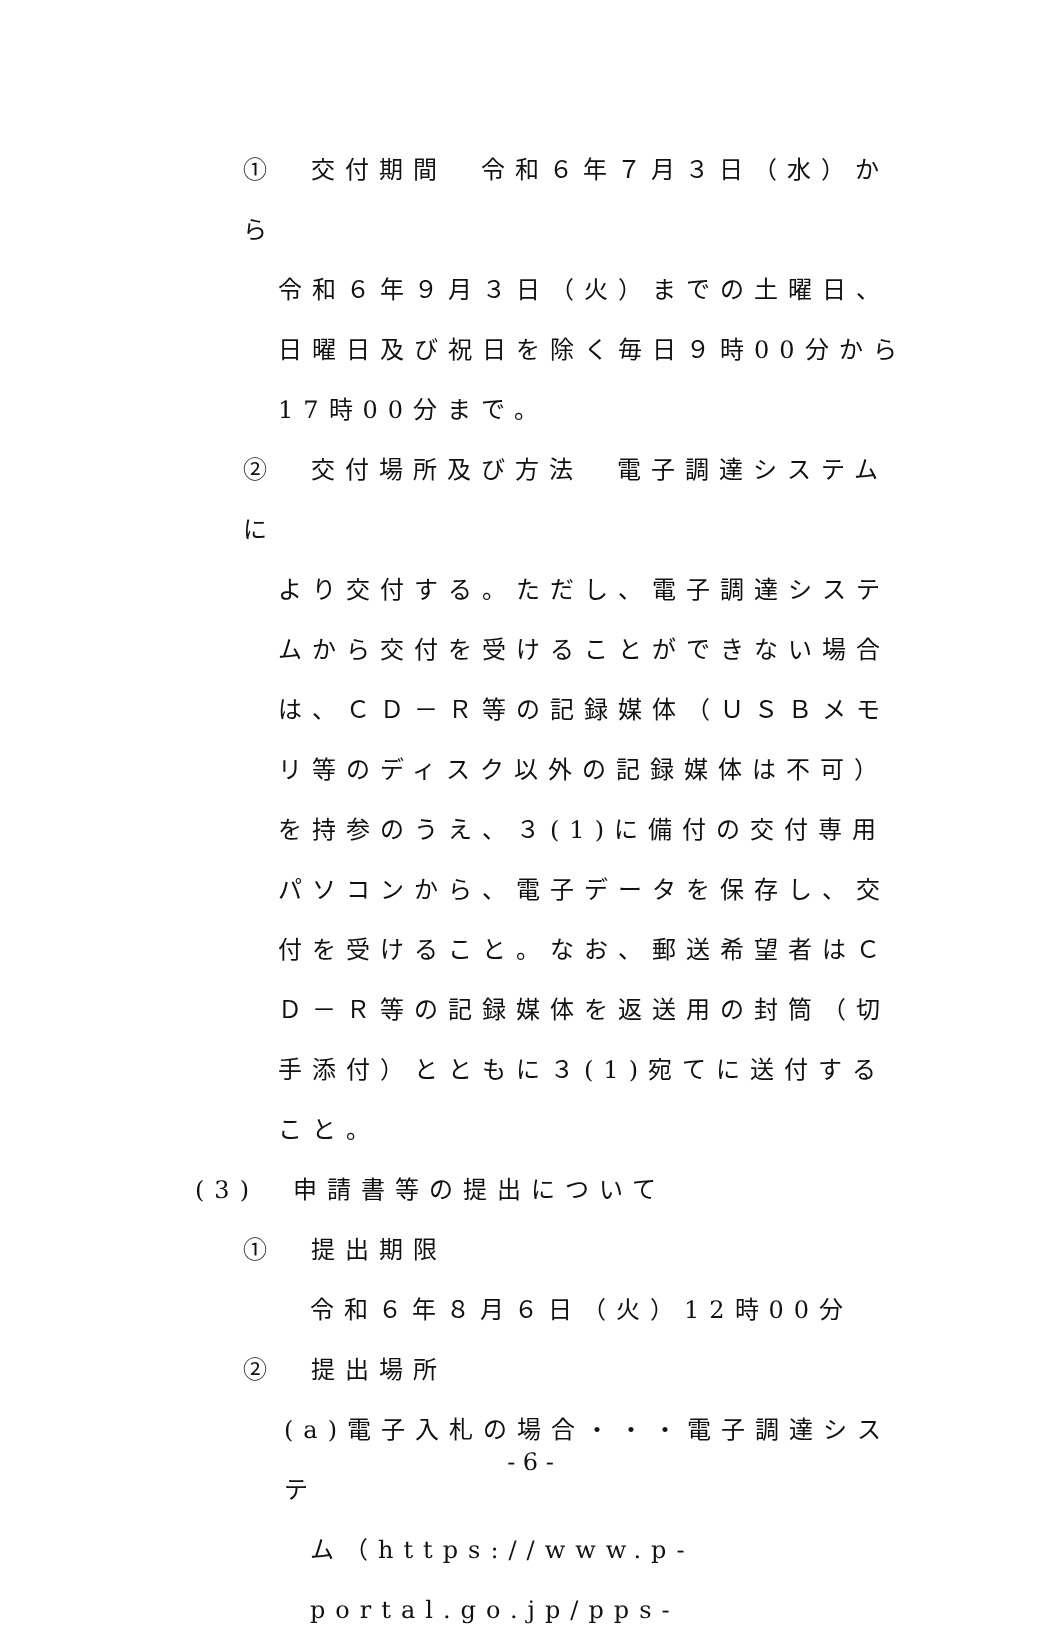①　交付期間　令和６年７月３日（水）から
令和６年９月３日（火）までの土曜日、日曜日及び祝日を除く毎日９時00分から17時00分まで。
②　交付場所及び方法　電子調達システムに
より交付する。ただし、電子調達システムから交付を受けることができない場合は、ＣＤ－Ｒ等の記録媒体（ＵＳＢメモリ等のディスク以外の記録媒体は不可）を持参のうえ、３(1)に備付の交付専用パソコンから、電子データを保存し、交付を受けること。なお、郵送希望者はＣＤ－Ｒ等の記録媒体を返送用の封筒（切手添付）とともに３(1)宛てに送付すること。
(3)　申請書等の提出について
①　提出期限
令和６年８月６日（火）12時00分
②　提出場所
(a)電子入札の場合・・・電子調達システ
ム（https://www.p-portal.go.jp/pps-
- 6 -